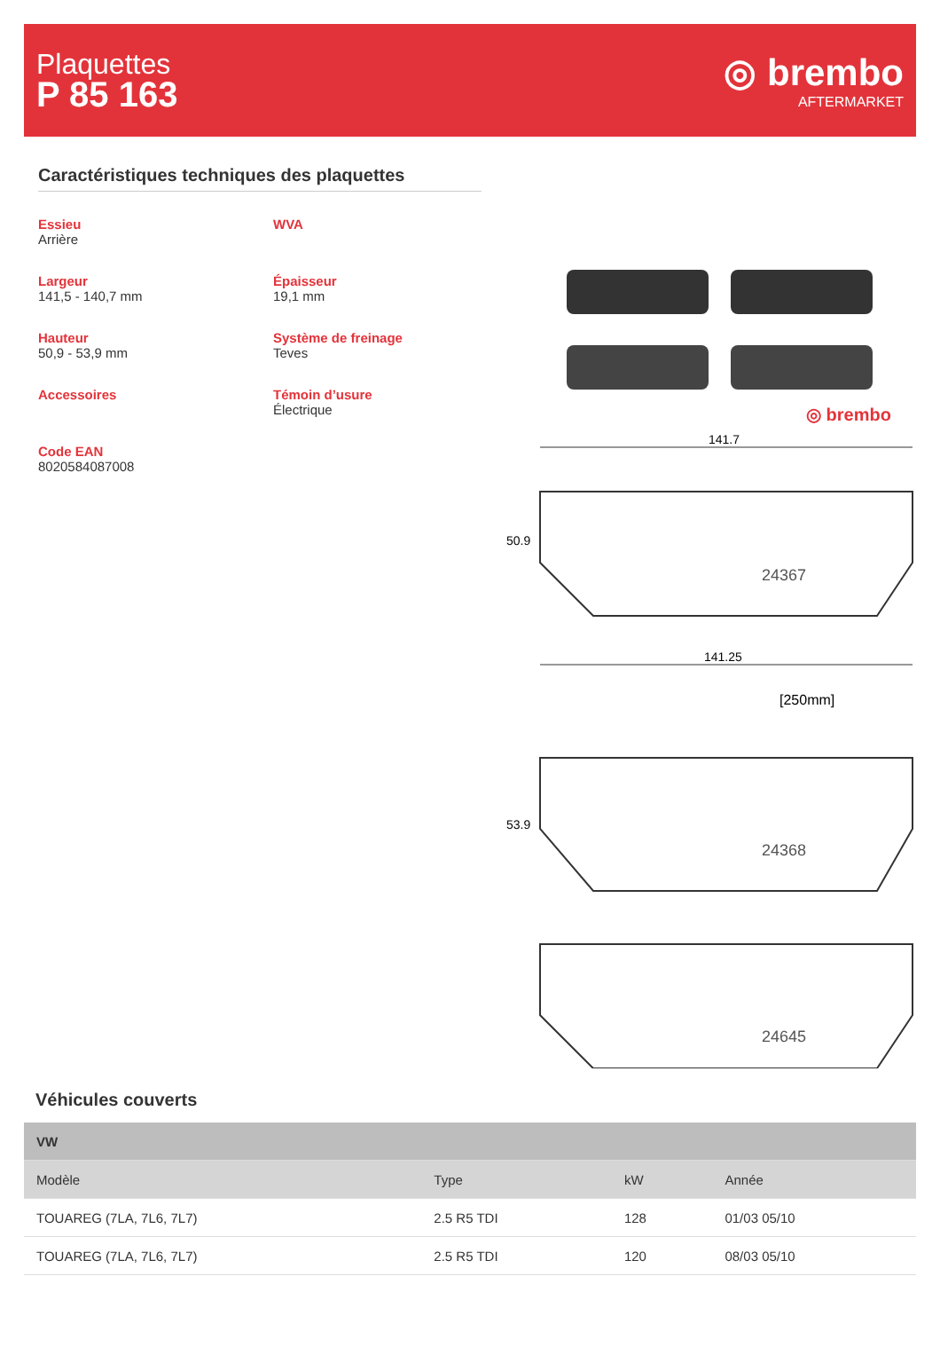Plaquettes
P 85 163
◎ brembo
AFTERMARKET
Caractéristiques techniques des plaquettes
Essieu
Arrière
WVA
Largeur
141,5 - 140,7 mm
Épaisseur
19,1 mm
Hauteur
50,9 - 53,9 mm
Système de freinage
Teves
Accessoires
Témoin d’usure
Électrique
Code EAN
8020584087008
◎ brembo
141.7
50.9
24367
141.25
[250mm]
53.9
24368
24645
Véhicules couverts
| VW | | | |
| Modèle | Type | kW | Année |
| TOUAREG (7LA, 7L6, 7L7) | 2.5 R5 TDI | 128 | 01/03 05/10 |
| TOUAREG (7LA, 7L6, 7L7) | 2.5 R5 TDI | 120 | 08/03 05/10 |